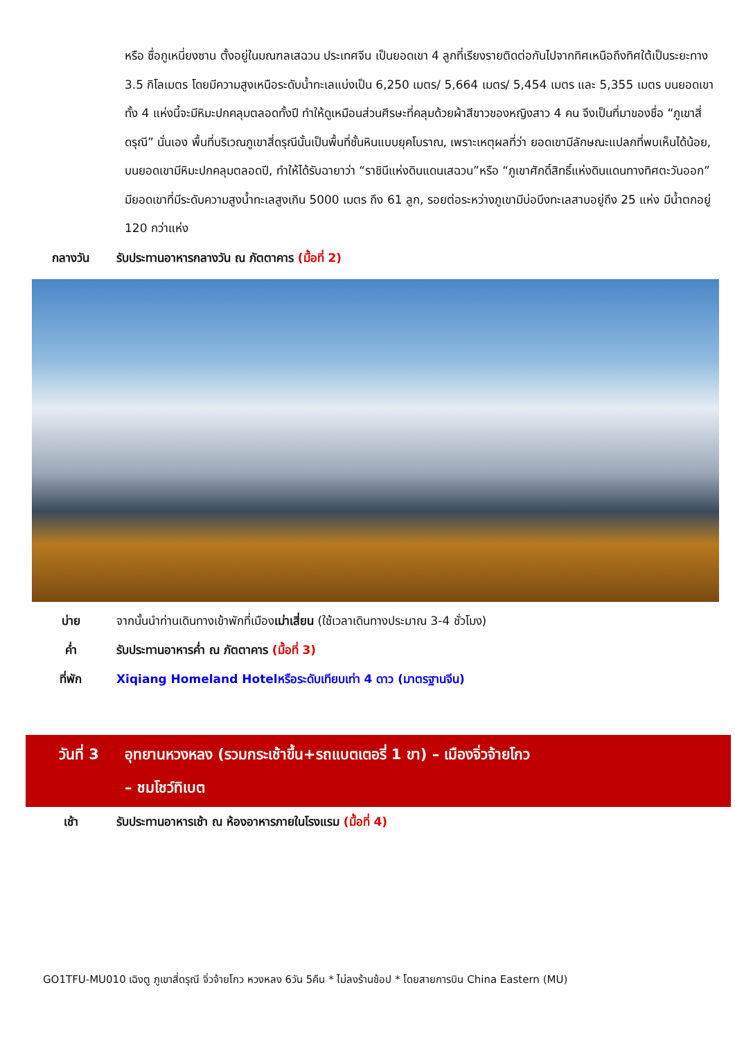หรือ ซื่อกูเหนี่ยงซาน ตั้งอยู่ในมณฑลเสฉวน ประเทศจีน เป็นยอดเขา 4 ลูกที่เรียงรายติดต่อกันไปจากทิศเหนือถึงทิศใต้เป็นระยะทาง 3.5 กิโลเมตร โดยมีความสูงเหนือระดับน้ำทะเลแบ่งเป็น 6,250 เมตร/ 5,664 เมตร/ 5,454 เมตร และ 5,355 เมตร บนยอดเขาทั้ง 4 แห่งนี้จะมีหิมะปกคลุมตลอดทั้งปี ทำให้ดูเหมือนส่วนศีรษะที่คลุมด้วยผ้าสีขาวของหญิงสาว 4 คน จึงเป็นที่มาของชื่อ “ภูเขาสี่ดรุณี” นั่นเอง พื้นที่บริเวณภูเขาสี่ดรุณีนั้นเป็นพื้นที่ชั้นหินแบบยุคโบราณ, เพราะเหตุผลที่ว่า ยอดเขามีลักษณะแปลกที่พบเห็นได้น้อย, บนยอดเขามีหิมะปกคลุมตลอดปี, ทำให้ได้รับฉายาว่า “ราชินีแห่งดินแดนเสฉวน”หรือ “ภูเขาศักดิ์สิทธิ์แห่งดินแดนทางทิศตะวันออก” มียอดเขาที่มีระดับความสูงน้ำทะเลสูงเกิน 5000 เมตร ถึง 61 ลูก, รอยต่อระหว่างภูเขามีบ่อบึงทะเลสาบอยู่ถึง 25 แห่ง มีน้ำตกอยู่ 120 กว่าแห่ง
กลางวัน รับประทานอาหารกลางวัน ณ ภัตตาคาร (มื้อที่ 2)
บ่าย จากนั้นนำท่านเดินทางเข้าพักที่เมืองเม่าเสี่ยน (ใช้เวลาเดินทางประมาณ 3-4 ชั่วโมง)
ค่ำ รับประทานอาหารค่ำ ณ ภัตตาคาร (มื้อที่ 3)
ที่พัก Xiqiang Homeland Hotelหรือระดับเทียบเท่า 4 ดาว (มาตรฐานจีน)
วันที่ 3 อุทยานหวงหลง (รวมกระเช้าขึ้น+รถแบตเตอรี่ 1 ขา) – เมืองจิ่วจ้ายโกว
– ชมโชว์ทิเบต
เช้า รับประทานอาหารเช้า ณ ห้องอาหารภายในโรงแรม (มื้อที่ 4)
GO1TFU-MU010 เฉิงตู ภูเขาสี่ดรุณี จิ่วจ้ายโกว หวงหลง 6วัน 5คืน * ไม่ลงร้านช้อป * โดยสายการบิน China Eastern (MU)